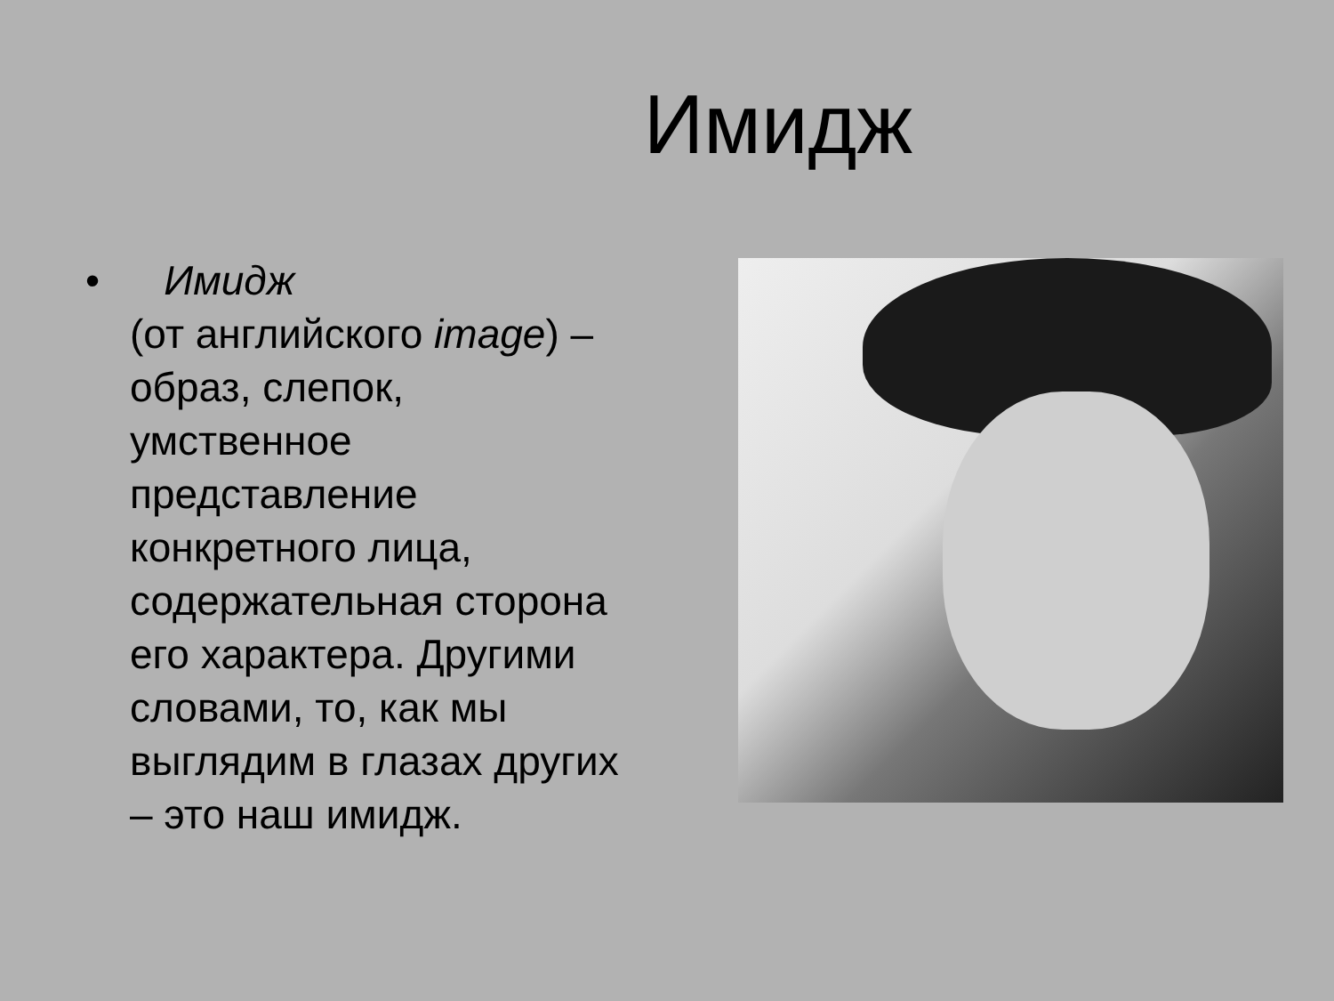Имидж
• Имидж
(от английского image) – образ, слепок, умственное представление конкретного лица, содержательная сторона его характера. Другими словами, то, как мы выглядим в глазах других – это наш имидж.